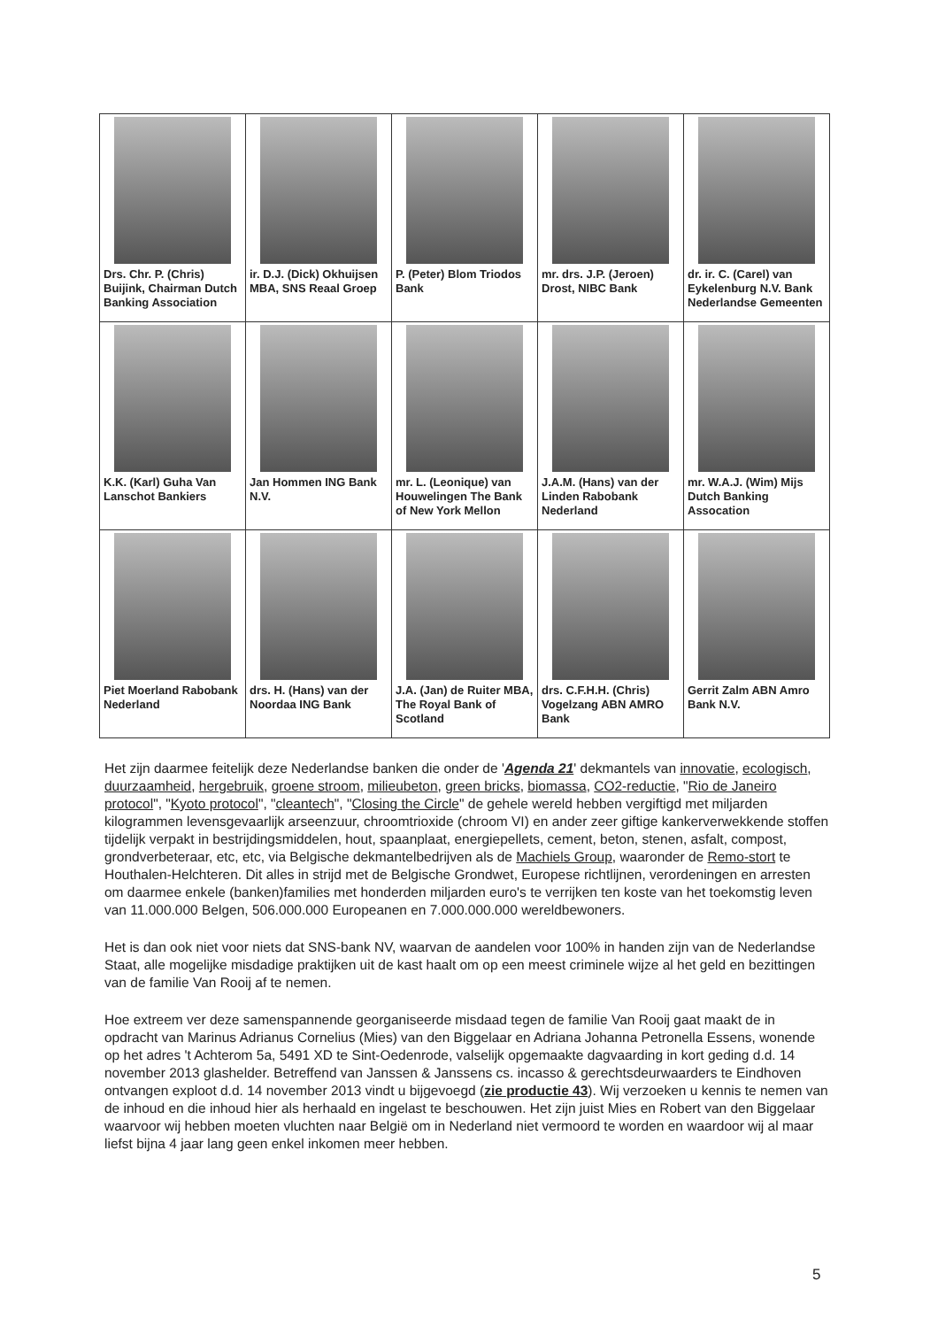| Drs. Chr. P. (Chris) Buijink, Chairman Dutch Banking Association | ir. D.J. (Dick) Okhuijsen MBA, SNS Reaal Groep | P. (Peter) Blom Triodos Bank | mr. drs. J.P. (Jeroen) Drost, NIBC Bank | dr. ir. C. (Carel) van Eykelenburg N.V. Bank Nederlandse Gemeenten |
| K.K. (Karl) Guha Van Lanschot Bankiers | Jan Hommen ING Bank N.V. | mr. L. (Leonique) van Houwelingen The Bank of New York Mellon | J.A.M. (Hans) van der Linden Rabobank Nederland | mr. W.A.J. (Wim) Mijs Dutch Banking Assocation |
| Piet Moerland Rabobank Nederland | drs. H. (Hans) van der Noordaa ING Bank | J.A. (Jan) de Ruiter MBA, The Royal Bank of Scotland | drs. C.F.H.H. (Chris) Vogelzang ABN AMRO Bank | Gerrit Zalm ABN Amro Bank N.V. |
Het zijn daarmee feitelijk deze Nederlandse banken die onder de 'Agenda 21' dekmantels van innovatie, ecologisch, duurzaamheid, hergebruik, groene stroom, milieubeton, green bricks, biomassa, CO2-reductie, "Rio de Janeiro protocol", "Kyoto protocol", "cleantech", "Closing the Circle" de gehele wereld hebben vergiftigd met miljarden kilogrammen levensgevaarlijk arseenzuur, chroomtrioxide (chroom VI) en ander zeer giftige kankerverwekkende stoffen tijdelijk verpakt in bestrijdingsmiddelen, hout, spaanplaat, energiepellets, cement, beton, stenen, asfalt, compost, grondverbeteraar, etc, etc, via Belgische dekmantelbedrijven als de Machiels Group, waaronder de Remo-stort te Houthalen-Helchteren. Dit alles in strijd met de Belgische Grondwet, Europese richtlijnen, verordeningen en arresten om daarmee enkele (banken)families met honderden miljarden euro's te verrijken ten koste van het toekomstig leven van 11.000.000 Belgen, 506.000.000 Europeanen en 7.000.000.000 wereldbewoners.
Het is dan ook niet voor niets dat SNS-bank NV, waarvan de aandelen voor 100% in handen zijn van de Nederlandse Staat, alle mogelijke misdadige praktijken uit de kast haalt om op een meest criminele wijze al het geld en bezittingen van de familie Van Rooij af te nemen.
Hoe extreem ver deze samenspannende georganiseerde misdaad tegen de familie Van Rooij gaat maakt de in opdracht van Marinus Adrianus Cornelius (Mies) van den Biggelaar en Adriana Johanna Petronella Essens, wonende op het adres 't Achterom 5a, 5491 XD te Sint-Oedenrode, valselijk opgemaakte dagvaarding in kort geding d.d. 14 november 2013 glashelder. Betreffend van Janssen & Janssens cs. incasso & gerechtsdeurwaarders te Eindhoven ontvangen exploot d.d. 14 november 2013 vindt u bijgevoegd (zie productie 43). Wij verzoeken u kennis te nemen van de inhoud en die inhoud hier als herhaald en ingelast te beschouwen. Het zijn juist Mies en Robert van den Biggelaar waarvoor wij hebben moeten vluchten naar België om in Nederland niet vermoord te worden en waardoor wij al maar liefst bijna 4 jaar lang geen enkel inkomen meer hebben.
5